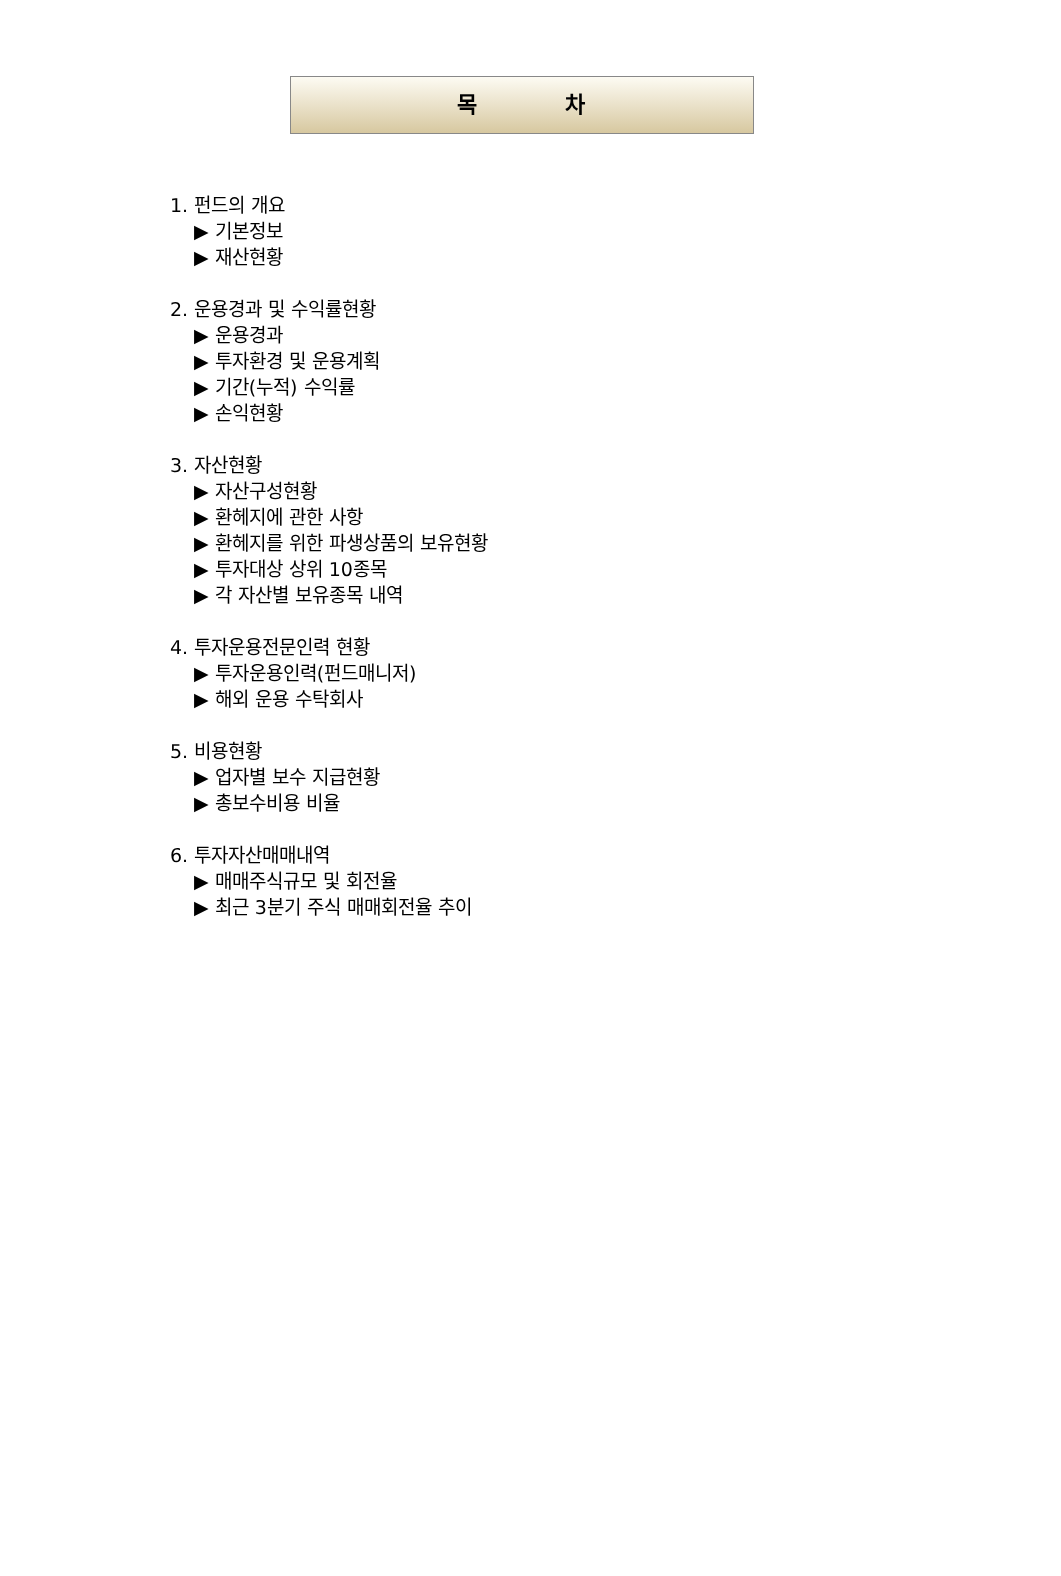목 차
1. 펀드의 개요
▶ 기본정보
▶ 재산현황
2. 운용경과 및 수익률현황
▶ 운용경과
▶ 투자환경 및 운용계획
▶ 기간(누적) 수익률
▶ 손익현황
3. 자산현황
▶ 자산구성현황
▶ 환헤지에 관한 사항
▶ 환헤지를 위한 파생상품의 보유현황
▶ 투자대상 상위 10종목
▶ 각 자산별 보유종목 내역
4. 투자운용전문인력 현황
▶ 투자운용인력(펀드매니저)
▶ 해외 운용 수탁회사
5. 비용현황
▶ 업자별 보수 지급현황
▶ 총보수비용 비율
6. 투자자산매매내역
▶ 매매주식규모 및 회전율
▶ 최근 3분기 주식 매매회전율 추이